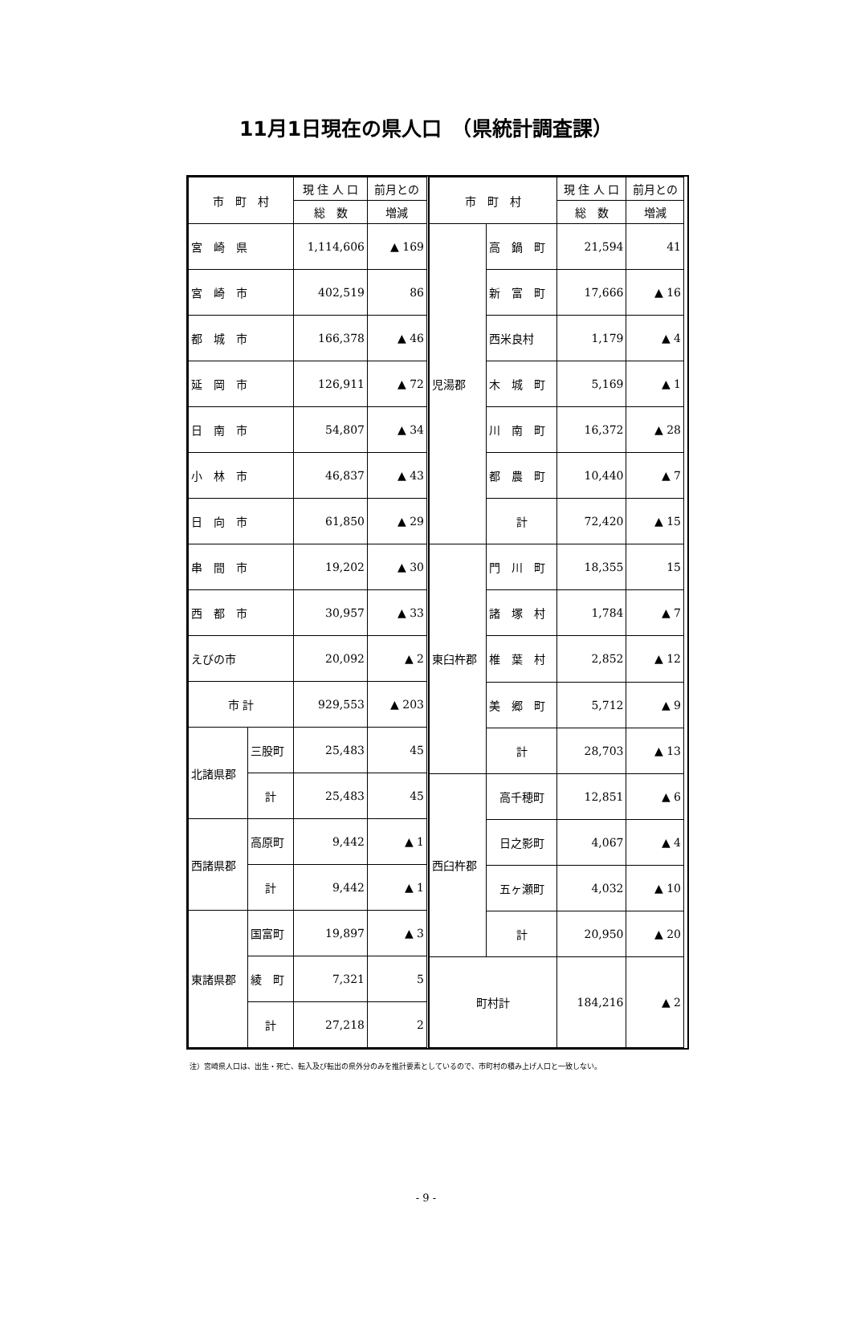11月1日現在の県人口　（県統計調査課）
| 市 町 村 | | 現 住 人 口 | 前月との |
| --- | --- | --- | --- |
| | | 総 数 | 増減 |
| 宮 崎 県 | | 1,114,606 | ▲ 169 |
| 宮 崎 市 | | 402,519 | 86 |
| 都 城 市 | | 166,378 | ▲ 46 |
| 延 岡 市 | | 126,911 | ▲ 72 |
| 日 南 市 | | 54,807 | ▲ 34 |
| 小 林 市 | | 46,837 | ▲ 43 |
| 日 向 市 | | 61,850 | ▲ 29 |
| 串 間 市 | | 19,202 | ▲ 30 |
| 西 都 市 | | 30,957 | ▲ 33 |
| えびの市 | | 20,092 | ▲ 2 |
| 市 計 | | 929,553 | ▲ 203 |
| 北諸県郡 | 三股町 | 25,483 | 45 |
| | 計 | 25,483 | 45 |
| 西諸県郡 | 高原町 | 9,442 | ▲ 1 |
| | 計 | 9,442 | ▲ 1 |
| 東諸県郡 | 国富町 | 19,897 | ▲ 3 |
| | 綾 町 | 7,321 | 5 |
| | 計 | 27,218 | 2 |
| 市 町 村 | | 現 住 人 口 | 前月との |
| --- | --- | --- | --- |
| | | 総 数 | 増減 |
| 児湯郡 | 高 鍋 町 | 21,594 | 41 |
| | 新 富 町 | 17,666 | ▲ 16 |
| | 西米良村 | 1,179 | ▲ 4 |
| | 木 城 町 | 5,169 | ▲ 1 |
| | 川 南 町 | 16,372 | ▲ 28 |
| | 都 農 町 | 10,440 | ▲ 7 |
| | 計 | 72,420 | ▲ 15 |
| 東臼杵郡 | 門 川 町 | 18,355 | 15 |
| | 諸 塚 村 | 1,784 | ▲ 7 |
| | 椎 葉 村 | 2,852 | ▲ 12 |
| | 美 郷 町 | 5,712 | ▲ 9 |
| | 計 | 28,703 | ▲ 13 |
| 西臼杵郡 | 高千穂町 | 12,851 | ▲ 6 |
| | 日之影町 | 4,067 | ▲ 4 |
| | 五ヶ瀬町 | 4,032 | ▲ 10 |
| | 計 | 20,950 | ▲ 20 |
| 町村計 | | 184,216 | ▲ 2 |
注）宮崎県人口は、出生・死亡、転入及び転出の県外分のみを推計要素としているので、市町村の積み上げ人口と一致しない。
- 9 -